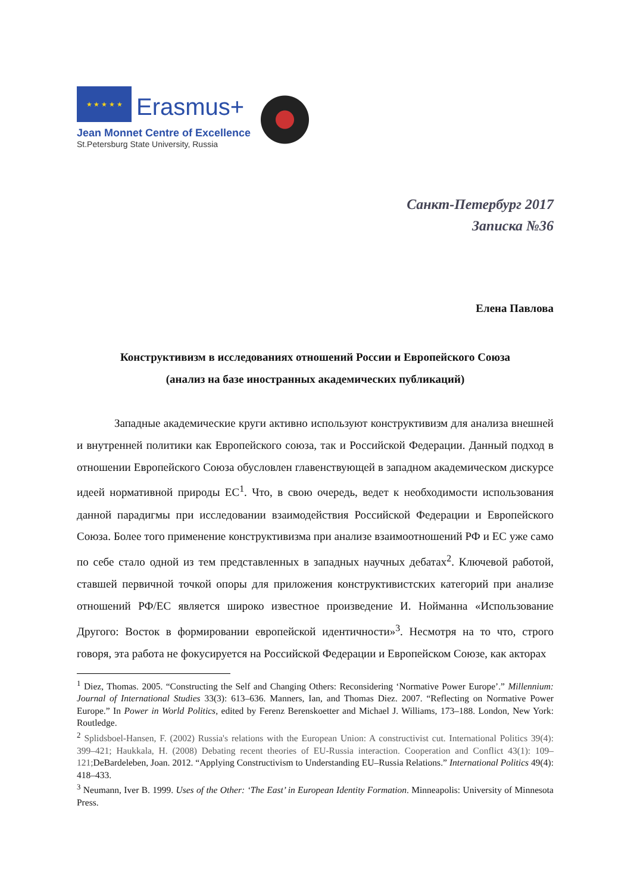★ ★ ★ ★ ★
Erasmus+
Jean Monnet Centre of Excellence
St.Petersburg State University, Russia
Санкт-Петербург 2017
Записка №36
Елена Павлова
Конструктивизм в исследованиях отношений России и Европейского Союза
(анализ на базе иностранных академических публикаций)
Западные академические круги активно используют конструктивизм для анализа внешней и внутренней политики как Европейского союза, так и Российской Федерации. Данный подход в отношении Европейского Союза обусловлен главенствующей в западном академическом дискурсе идеей нормативной природы ЕС<sup>1</sup>. Что, в свою очередь, ведет к необходимости использования данной парадигмы при исследовании взаимодействия Российской Федерации и Европейского Союза. Более того применение конструктивизма при анализе взаимоотношений РФ и ЕС уже само по себе стало одной из тем представленных в западных научных дебатах<sup>2</sup>. Ключевой работой, ставшей первичной точкой опоры для приложения конструктивистских категорий при анализе отношений РФ/ЕС является широко известное произведение И. Нойманна «Использование Другого: Восток в формировании европейской идентичности»<sup>3</sup>. Несмотря на то что, строго говоря, эта работа не фокусируется на Российской Федерации и Европейском Союзе, как акторах
<sup>1</sup> Diez, Thomas. 2005. “Constructing the Self and Changing Others: Reconsidering ‘Normative Power Europe’.” Millennium: Journal of International Studies 33(3): 613–636. Manners, Ian, and Thomas Diez. 2007. “Reflecting on Normative Power Europe.” In Power in World Politics, edited by Ferenz Berenskoetter and Michael J. Williams, 173–188. London, New York: Routledge.
<sup>2</sup> Splidsboel-Hansen, F. (2002) Russia's relations with the European Union: A constructivist cut. International Politics 39(4): 399–421; Haukkala, H. (2008) Debating recent theories of EU-Russia interaction. Cooperation and Conflict 43(1): 109–121; DeBardeleben, Joan. 2012. “Applying Constructivism to Understanding EU–Russia Relations.” International Politics 49(4): 418–433.
<sup>3</sup> Neumann, Iver B. 1999. Uses of the Other: ‘The East’ in European Identity Formation. Minneapolis: University of Minnesota Press.